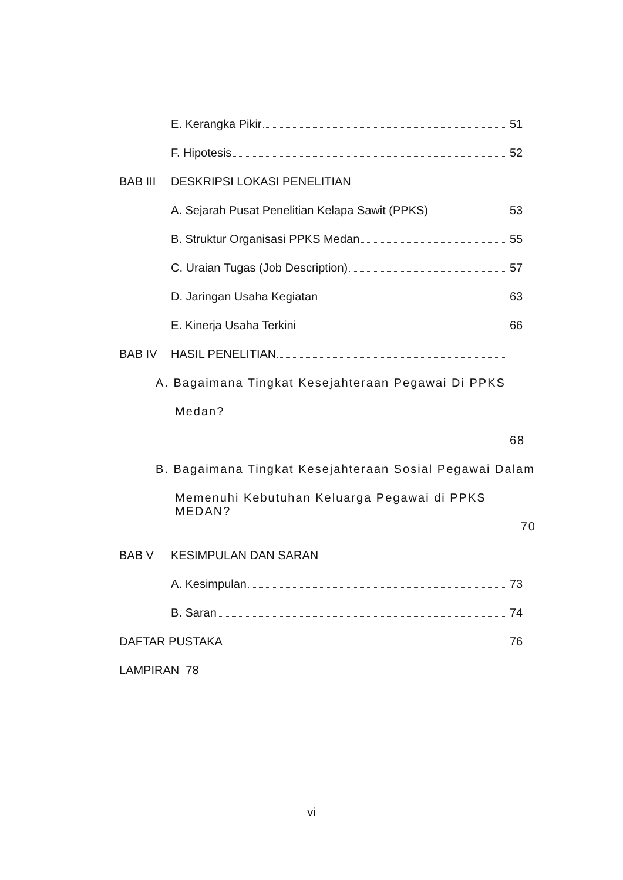E. Kerangka Pikir 51
F. Hipotesis 52
BAB III DESKRIPSI LOKASI PENELITIAN
A. Sejarah Pusat Penelitian Kelapa Sawit (PPKS) 53
B. Struktur Organisasi PPKS Medan 55
C. Uraian Tugas (Job Description) 57
D. Jaringan Usaha Kegiatan 63
E. Kinerja Usaha Terkini 66
BAB IV HASIL PENELITIAN
A. Bagaimana Tingkat Kesejahteraan Pegawai Di PPKS
Medan?
68
B. Bagaimana Tingkat Kesejahteraan Sosial Pegawai Dalam
Memenuhi Kebutuhan Keluarga Pegawai di PPKS MEDAN?
70
BAB V KESIMPULAN DAN SARAN
A. Kesimpulan 73
B. Saran 74
DAFTAR PUSTAKA 76
LAMPIRAN 78
vi